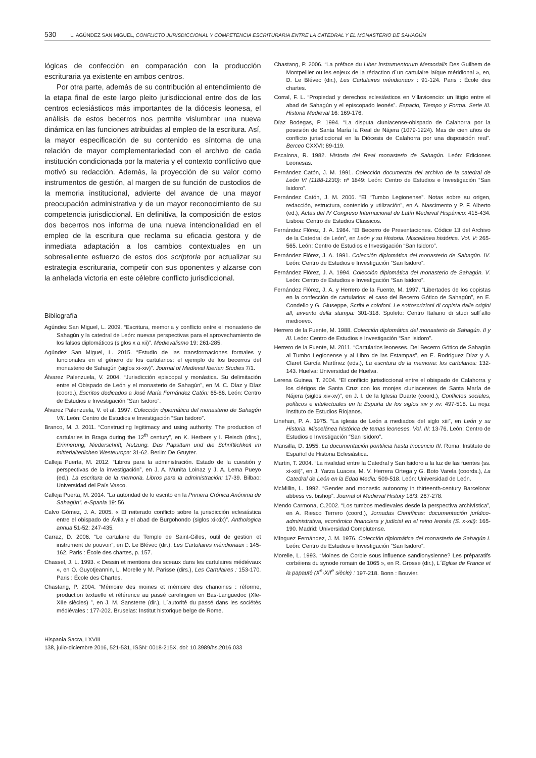530 L. AGÚNDEZ SAN MIGUEL, CONFLICTO JURISDICCIONAL Y COMPETENCIA ESCRITURARIA ENTRE LA CATEDRAL Y EL MONASTERIO DE SAHAGÚN
lógicas de confección en comparación con la producción escrituraria ya existente en ambos centros.
Por otra parte, además de su contribución al entendimiento de la etapa final de este largo pleito jurisdiccional entre dos de los centros eclesiásticos más importantes de la diócesis leonesa, el análisis de estos becerros nos permite vislumbrar una nueva dinámica en las funciones atribuidas al empleo de la escritura. Así, la mayor especificación de su contenido es síntoma de una relación de mayor complementariedad con el archivo de cada institución condicionada por la materia y el contexto conflictivo que motivó su redacción. Además, la proyección de su valor como instrumentos de gestión, al margen de su función de custodios de la memoria institucional, advierte del avance de una mayor preocupación administrativa y de un mayor reconocimiento de su competencia jurisdiccional. En definitiva, la composición de estos dos becerros nos informa de una nueva intencionalidad en el empleo de la escritura que reclama su eficacia gestora y de inmediata adaptación a los cambios contextuales en un sobresaliente esfuerzo de estos dos scriptoria por actualizar su estrategia escrituraria, competir con sus oponentes y alzarse con la anhelada victoria en este célebre conflicto jurisdiccional.
Bibliografía
Agúndez San Miguel, L. 2009. “Escritura, memoria y conflicto entre el monasterio de Sahagún y la catedral de León: nuevas perspectivas para el aprovechamiento de los falsos diplomáticos (siglos x a xii)”. Medievalismo 19: 261-285.
Agúndez San Miguel, L. 2015. “Estudio de las transformaciones formales y funcionales en el género de los cartularios: el ejemplo de los becerros del monasterio de Sahagún (siglos xi-xiv)”. Journal of Medieval Iberian Studies 7/1.
Álvarez Palenzuela, V. 2004. “Jurisdicción episcopal y monástica. Su delimitación entre el Obispado de León y el monasterio de Sahagún”, en M. C. Díaz y Díaz (coord.), Escritos dedicados a José María Fernández Catón: 65-86. León: Centro de Estudios e Investigación “San Isidoro”.
Álvarez Palenzuela, V. et al. 1997. Colección diplomática del monasterio de Sahagún VII. León: Centro de Estudios e Investigación “San Isidoro”.
Branco, M. J. 2011. “Constructing legitimacy and using authority. The production of cartularies in Braga during the 12<sup>th</sup> century”, en K. Herbers y I. Fleisch (dirs.), Erinnerung, Niederschrift, Nutzung. Das Papsttum und die Schriftlichkeit im mitterlalterlichen Westeuropa: 31-62. Berlin: De Gruyter.
Calleja Puerta, M. 2012. “Libros para la administración. Estado de la cuestión y perspectivas de la investigación”, en J. A. Munita Loinaz y J. A. Lema Pueyo (ed.), La escritura de la memoria. Libros para la administración: 17-39. Bilbao: Universidad del País Vasco.
Calleja Puerta, M. 2014. “La autoridad de lo escrito en la Primera Crónica Anónima de Sahagún”. e-Spania 19: 56.
Calvo Gómez, J. A. 2005. « El reiterado conflicto sobre la jurisdicción eclesiástica entre el obispado de Ávila y el abad de Burgohondo (siglos xi-xix)”. Anthologica annua 51-52: 247-435.
Carraz, D. 2006. “Le cartulaire du Temple de Saint-Gilles, outil de gestion et instrument de pouvoir”, en D. Le Blévec (dir.), Les Cartulaires méridionaux : 145-162. Paris : École des chartes, p. 157.
Chassel, J. L. 1993. « Dessin et mentions des sceaux dans les cartulaires médiévaux », en O. Guyotjeannin, L. Morelle y M. Parisse (dirs.), Les Cartulaires : 153-170. Paris : École des Chartes.
Chastang, P. 2004. “Mémoire des moines et mémoire des chanoines : réforme, production textuelle et référence au passé carolingien en Bas-Languedoc (XIe-XIIe siècles) ”, en J. M. Sansterre (dir.), L´autorité du passé dans les sociétés médiévales : 177-202. Bruselas: Institut historique belge de Rome.
Chastang, P. 2006. “La préface du Liber Instrumentorum Memorialis Des Guilhem de Montpellier ou les enjeux de la rédaction d´un cartulaire laïque méridional », en, D. Le Blévec (dir.), Les Cartulaires méridionaux : 91-124. Paris : École des chartes.
Corral, F. L. “Propiedad y derechos eclesiásticos en Villavicencio: un litigio entre el abad de Sahagún y el episcopado leonés”. Espacio, Tiempo y Forma. Serie III. Historia Medieval 16: 169-176.
Díaz Bodegas, P. 1994. “La disputa cluniacense-obispado de Calahorra por la posesión de Santa María la Real de Nájera (1079-1224). Mas de cien años de conflicto jurisdiccional en la Diócesis de Calahorra por una disposición real”. Berceo CXXVI: 89-119.
Escalona, R. 1982. Historia del Real monasterio de Sahagún. León: Ediciones Leonesas.
Fernández Catón, J. M. 1991. Colección documental del archivo de la catedral de León VI (1188-1230): nº 1849: León: Centro de Estudios e Investigación “San Isidoro”.
Fernández Catón, J. M. 2006. “El “Tumbo Legionense”. Notas sobre su origen, redacción, estructura, contenido y utilización”, en A. Nascimento y P. F. Alberto (ed.), Actas del IV Congreso Internacional de Latín Medieval Hispánico: 415-434. Lisboa: Centro de Estudios Classicos.
Fernández Flórez, J. A. 1984. “El Becerro de Presentaciones. Códice 13 del Archivo de la Catedral de León”, en León y su Historia. Miscelánea histórica. Vol. V: 265-565. León: Centro de Estudios e Investigación “San Isidoro”.
Fernández Flórez, J. A. 1991. Colección diplomática del monasterio de Sahagún. IV. León: Centro de Estudios e Investigación “San Isidoro”.
Fernández Flórez, J. A. 1994. Colección diplomática del monasterio de Sahagún. V. León: Centro de Estudios e Investigación “San Isidoro”.
Fernández Flórez, J. A. y Herrero de la Fuente, M. 1997. “Libertades de los copistas en la confección de cartularios: el caso del Becerro Gótico de Sahagún”, en E. Condello y G. Giuseppe, Scribi e colofoni. Le sottoscrizioni di copista dalle origini all, avvento della stampa: 301-318. Spoleto: Centro Italiano di studi sull´alto medioevo.
Herrero de la Fuente, M. 1988. Colección diplomática del monasterio de Sahagún. II y III. León: Centro de Estudios e Investigación “San Isidoro”.
Herrero de la Fuente, M. 2011. “Cartularios leoneses. Del Becerro Gótico de Sahagún al Tumbo Legionense y al Libro de las Estampas”, en E. Rodríguez Díaz y A. Claret García Martínez (eds.), La escritura de la memoria: los cartularios: 132-143. Huelva: Universidad de Huelva.
Lerena Guinea, T. 2004. “El conflicto jurisdiccional entre el obispado de Calahorra y los clérigos de Santa Cruz con los monjes cluniacenses de Santa María de Nájera (siglos xiv-xv)”, en J. I. de la Iglesia Duarte (coord.), Conflictos sociales, políticos e intelectuales en la España de los siglos xiv y xv: 497-518. La rioja: Instituto de Estudios Riojanos.
Linehan, P. A. 1975. “La iglesia de León a mediados del siglo xiii”, en León y su Historia. Miscelánea histórica de temas leoneses. Vol. III: 13-76. León: Centro de Estudios e Investigación “San Isidoro”.
Mansilla, D. 1955. La documentación pontificia hasta Inocencio III. Roma: Instituto de Español de Historia Eclesiástica.
Martin, T. 2004. “La rivalidad entre la Catedral y San Isidoro a la luz de las fuentes (ss. xi-xiii)”, en J. Yarza Luaces, M. V. Herrera Ortega y G. Boto Varela (coords.), La Catedral de León en la Edad Media: 509-518. León: Universidad de León.
McMillin, L. 1992. “Gender and monastic autonomy in thirteenth-century Barcelona: abbess vs. bishop”. Journal of Medieval History 18/3: 267-278.
Mendo Carmona, C.2002. “Los tumbos medievales desde la perspectiva archivística”, en A. Riesco Terrero (coord.), Jornadas Científicas: documentación jurídico-administrativa, económico financiera y judicial en el reino leonés (S. x-xiii): 165-190. Madrid: Universidad Complutense.
Mínguez Fernández, J. M. 1976. Colección diplomática del monasterio de Sahagún I. León: Centro de Estudios e Investigación “San Isidoro”.
Morelle, L. 1993. “Moines de Corbie sous influence sandionysienne? Les préparatifs corbéiens du synode romain de 1065 », en R. Grosse (dir.), L´Eglise de France et la papauté (X<sup>e</sup>-XII<sup>e</sup> siècle) : 197-218. Bonn : Bouvier.
Hispania Sacra, LXVIII
138, julio-diciembre 2016, 521-531, ISSN: 0018-215X, doi: 10.3989/hs.2016.033